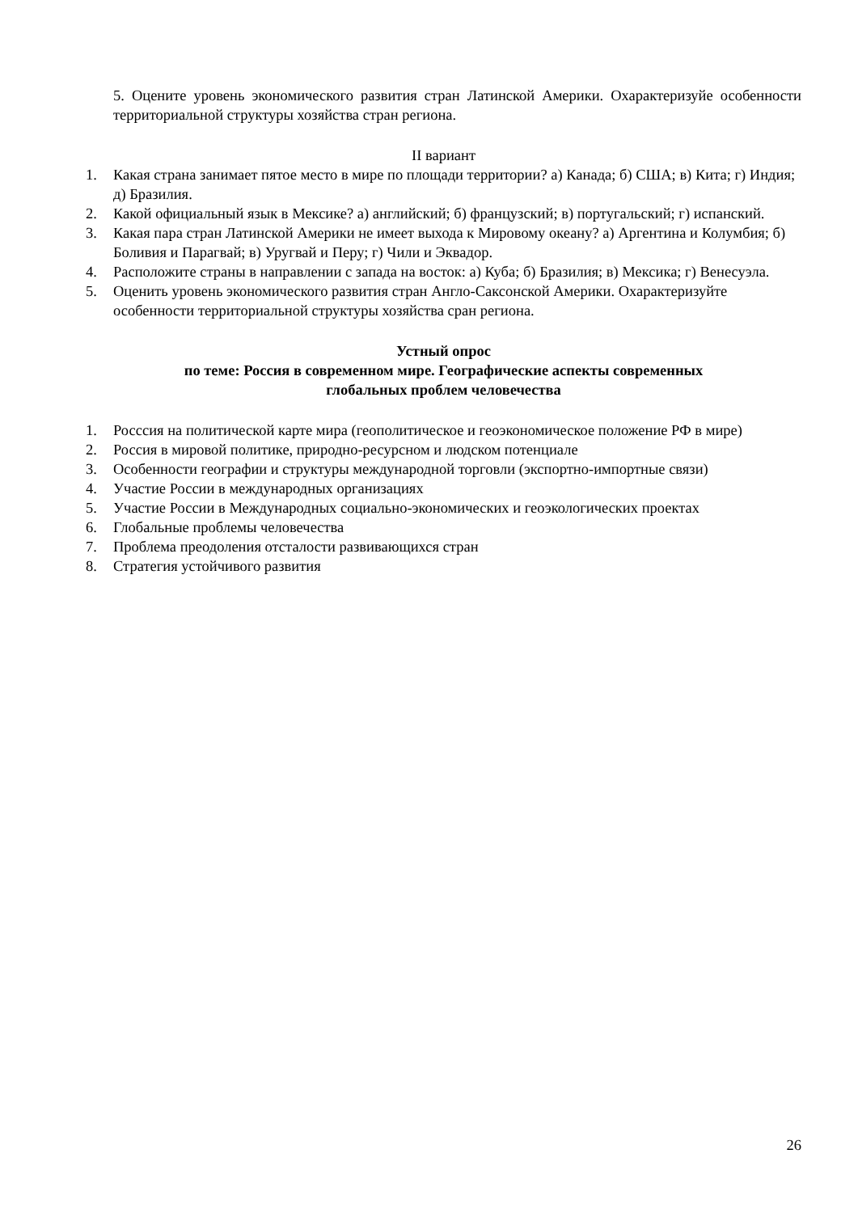5. Оцените уровень экономического развития стран Латинской Америки. Охарактеризуйе особенности территориальной структуры хозяйства стран региона.
II вариант
1. Какая страна занимает пятое место в мире по площади территории? а) Канада; б) США; в) Кита; г) Индия; д) Бразилия.
2. Какой официальный язык в Мексике? а) английский; б) французский; в) португальский; г) испанский.
3. Какая пара стран Латинской Америки не имеет выхода к Мировому океану? а) Аргентина и Колумбия; б) Боливия и Парагвай; в) Уругвай и Перу; г) Чили и Эквадор.
4. Расположите страны в направлении с запада на восток: а) Куба; б) Бразилия; в) Мексика; г) Венесуэла.
5. Оценить уровень экономического развития стран Англо-Саксонской Америки. Охарактеризуйте особенности территориальной структуры хозяйства сран региона.
Устный опрос
по теме: Россия в современном мире. Географические аспекты современных
глобальных проблем человечества
1. Росссия на политической карте мира (геополитическое и геоэкономическое положение РФ в мире)
2. Россия в мировой политике, природно-ресурсном и людском потенциале
3. Особенности географии и структуры международной торговли (экспортно-импортные связи)
4. Участие России в международных организациях
5. Участие России в Международных социально-экономических и геоэкологических проектах
6. Глобальные проблемы человечества
7. Проблема преодоления отсталости развивающихся стран
8. Стратегия устойчивого развития
26